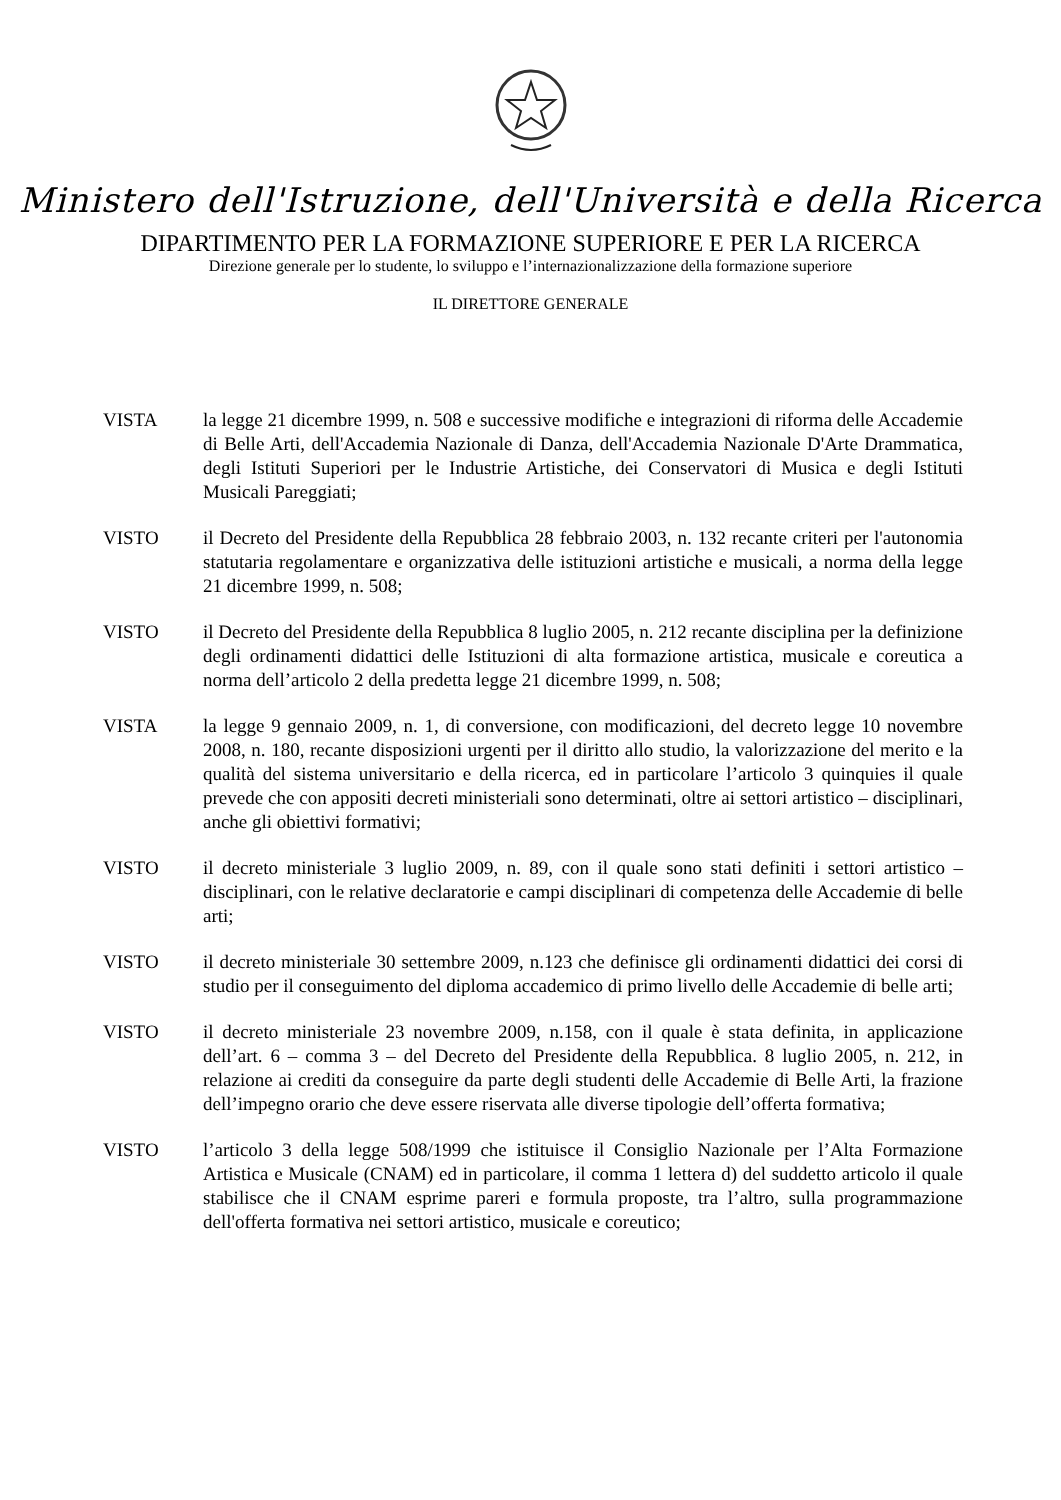Ministero dell'Istruzione, dell'Università e della Ricerca
DIPARTIMENTO PER LA FORMAZIONE SUPERIORE E PER LA RICERCA
Direzione generale per lo studente, lo sviluppo e l’internazionalizzazione della formazione superiore
IL DIRETTORE GENERALE
VISTA la legge 21 dicembre 1999, n. 508 e successive modifiche e integrazioni di riforma delle Accademie di Belle Arti, dell'Accademia Nazionale di Danza, dell'Accademia Nazionale D'Arte Drammatica, degli Istituti Superiori per le Industrie Artistiche, dei Conservatori di Musica e degli Istituti Musicali Pareggiati;
VISTO il Decreto del Presidente della Repubblica 28 febbraio 2003, n. 132 recante criteri per l'autonomia statutaria regolamentare e organizzativa delle istituzioni artistiche e musicali, a norma della legge 21 dicembre 1999, n. 508;
VISTO il Decreto del Presidente della Repubblica 8 luglio 2005, n. 212 recante disciplina per la definizione degli ordinamenti didattici delle Istituzioni di alta formazione artistica, musicale e coreutica a norma dell’articolo 2 della predetta legge 21 dicembre 1999, n. 508;
VISTA la legge 9 gennaio 2009, n. 1, di conversione, con modificazioni, del decreto legge 10 novembre 2008, n. 180, recante disposizioni urgenti per il diritto allo studio, la valorizzazione del merito e la qualità del sistema universitario e della ricerca, ed in particolare l’articolo 3 quinquies il quale prevede che con appositi decreti ministeriali sono determinati, oltre ai settori artistico – disciplinari, anche gli obiettivi formativi;
VISTO il decreto ministeriale 3 luglio 2009, n. 89, con il quale sono stati definiti i settori artistico – disciplinari, con le relative declaratorie e campi disciplinari di competenza delle Accademie di belle arti;
VISTO il decreto ministeriale 30 settembre 2009, n.123 che definisce gli ordinamenti didattici dei corsi di studio per il conseguimento del diploma accademico di primo livello delle Accademie di belle arti;
VISTO il decreto ministeriale 23 novembre 2009, n.158, con il quale è stata definita, in applicazione dell’art. 6 – comma 3 – del Decreto del Presidente della Repubblica. 8 luglio 2005, n. 212, in relazione ai crediti da conseguire da parte degli studenti delle Accademie di Belle Arti, la frazione dell’impegno orario che deve essere riservata alle diverse tipologie dell’offerta formativa;
VISTO l’articolo 3 della legge 508/1999 che istituisce il Consiglio Nazionale per l’Alta Formazione Artistica e Musicale (CNAM) ed in particolare, il comma 1 lettera d) del suddetto articolo il quale stabilisce che il CNAM esprime pareri e formula proposte, tra l’altro, sulla programmazione dell'offerta formativa nei settori artistico, musicale e coreutico;